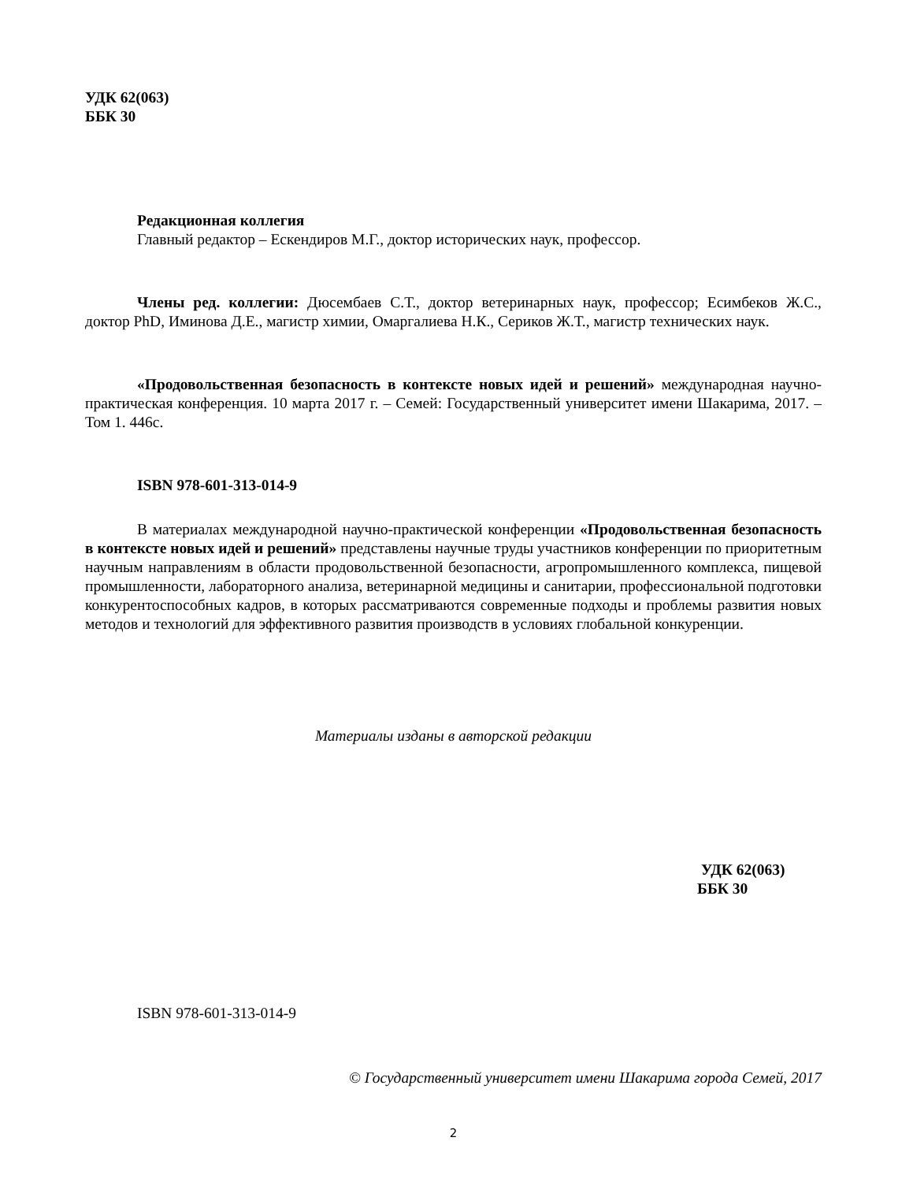УДК 62(063)
ББК 30
Редакционная коллегия
Главный редактор – Ескендиров М.Г., доктор исторических наук, профессор.
Члены ред. коллегии: Дюсембаев С.Т., доктор ветеринарных наук, профессор; Есимбеков Ж.С., доктор PhD, Иминова Д.Е., магистр химии, Омаргалиева Н.К., Сериков Ж.Т., магистр технических наук.
«Продовольственная безопасность в контексте новых идей и решений» международная научно-практическая конференция. 10 марта 2017 г. – Семей: Государственный университет имени Шакарима, 2017. – Том 1. 446с.
ISBN 978-601-313-014-9
В материалах международной научно-практической конференции «Продовольственная безопасность в контексте новых идей и решений» представлены научные труды участников конференции по приоритетным научным направлениям в области продовольственной безопасности, агропромышленного комплекса, пищевой промышленности, лабораторного анализа, ветеринарной медицины и санитарии, профессиональной подготовки конкурентоспособных кадров, в которых рассматриваются современные подходы и проблемы развития новых методов и технологий для эффективного развития производств в условиях глобальной конкуренции.
Материалы изданы в авторской редакции
УДК 62(063)
ББК 30
ISBN 978-601-313-014-9
© Государственный университет имени Шакарима города Семей, 2017
2